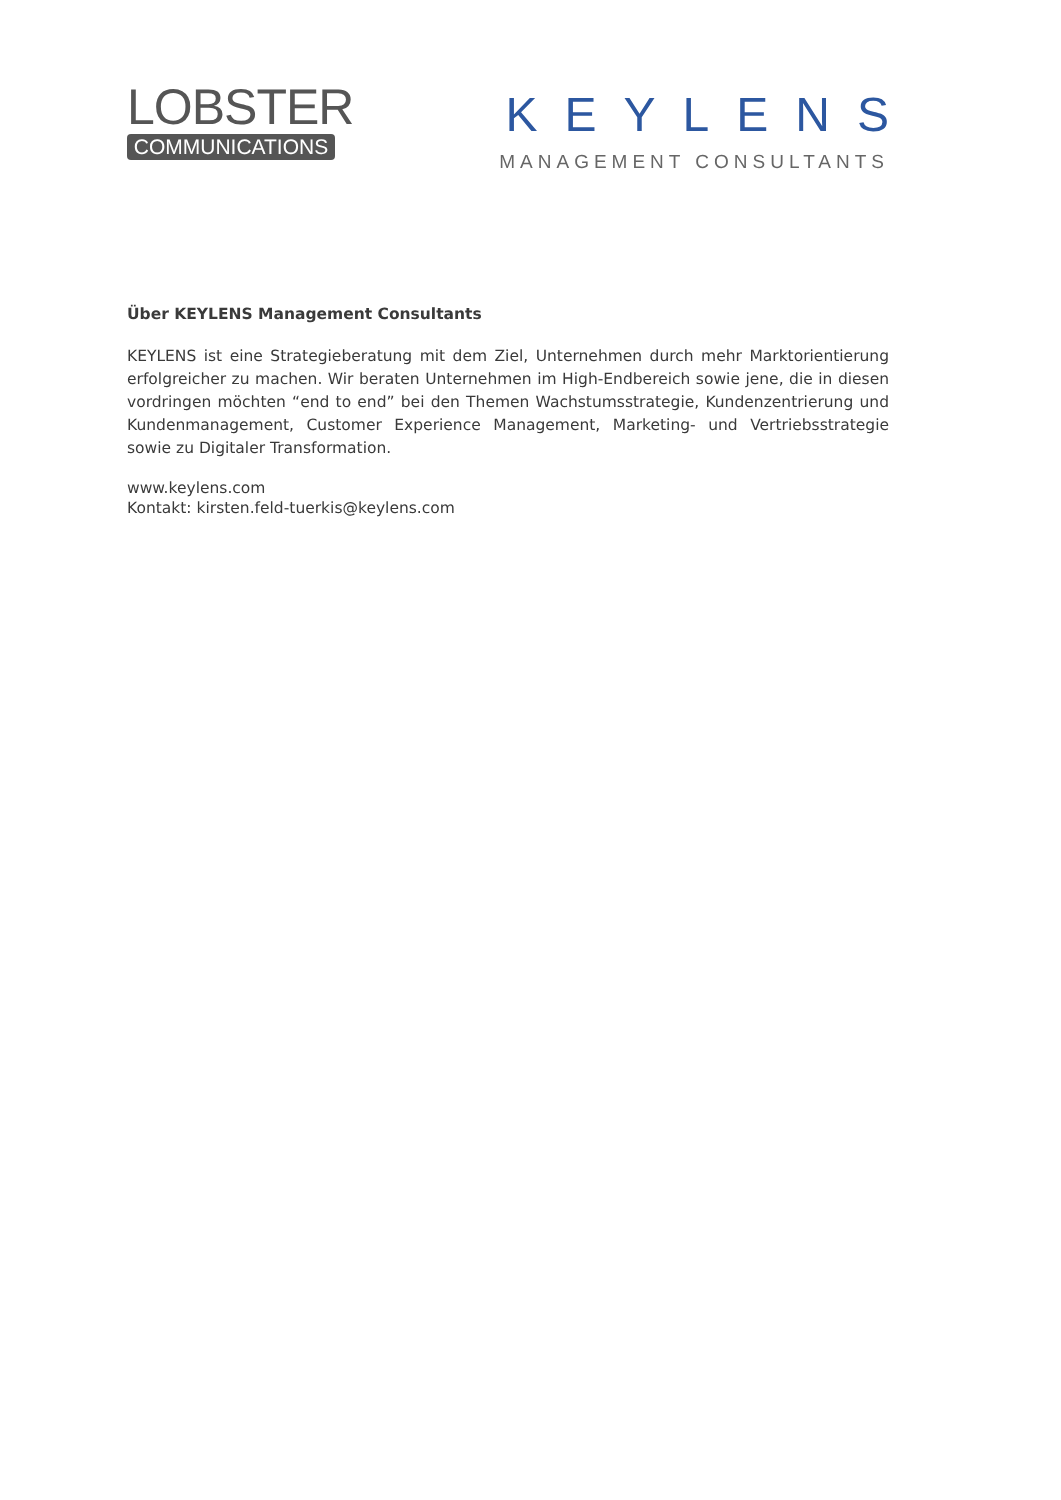LOBSTER
COMMUNICATIONS
KEYLENS
MANAGEMENT CONSULTANTS
Über KEYLENS Management Consultants
KEYLENS ist eine Strategieberatung mit dem Ziel, Unternehmen durch mehr Marktorientierung erfolgreicher zu machen. Wir beraten Unternehmen im High-Endbereich sowie jene, die in diesen vordringen möchten “end to end” bei den Themen Wachstumsstrategie, Kundenzentrierung und Kundenmanagement, Customer Experience Management, Marketing- und Vertriebsstrategie sowie zu Digitaler Transformation.
www.keylens.com
Kontakt: kirsten.feld-tuerkis@keylens.com